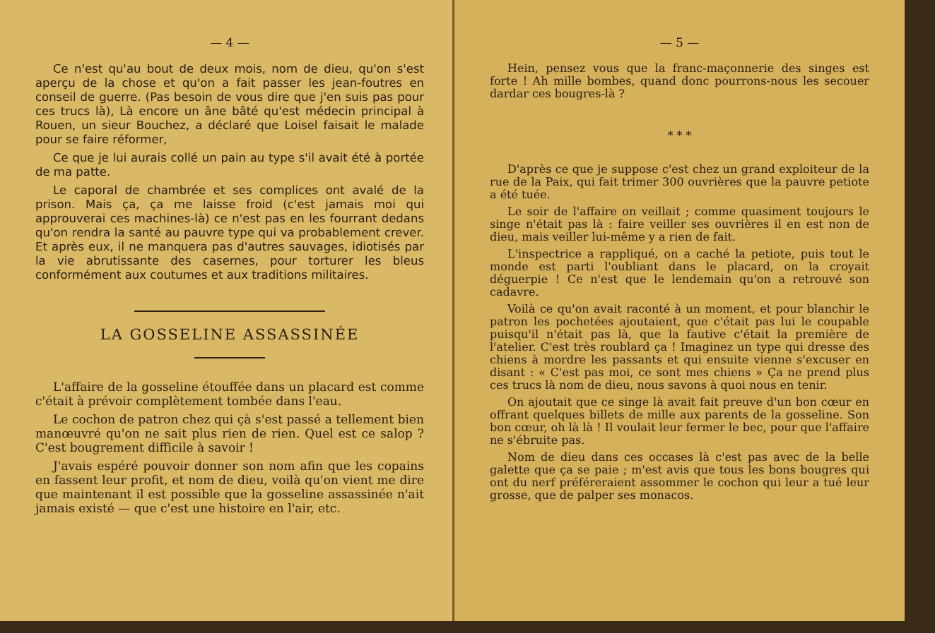— 4 —
Ce n'est qu'au bout de deux mois, nom de dieu, qu'on s'est aperçu de la chose et qu'on a fait passer les jean-foutres en conseil de guerre. (Pas besoin de vous dire que j'en suis pas pour ces trucs là), Là encore un âne bâté qu'est médecin principal à Rouen, un sieur Bouchez, a déclaré que Loisel faisait le malade pour se faire réformer,
Ce que je lui aurais collé un pain au type s'il avait été à portée de ma patte.
Le caporal de chambrée et ses complices ont avalé de la prison. Mais ça, ça me laisse froid (c'est jamais moi qui approuverai ces machines-là) ce n'est pas en les fourrant dedans qu'on rendra la santé au pauvre type qui va probablement crever. Et après eux, il ne manquera pas d'autres sauvages, idiotisés par la vie abrutissante des casernes, pour torturer les bleus conformément aux coutumes et aux traditions militaires.
LA GOSSELINE ASSASSINÉE
L'affaire de la gosseline étouffée dans un placard est comme c'était à prévoir complètement tombée dans l'eau.
Le cochon de patron chez qui çà s'est passé a tellement bien manœuvré qu'on ne sait plus rien de rien. Quel est ce salop ? C'est bougrement difficile à savoir !
J'avais espéré pouvoir donner son nom afin que les copains en fassent leur profit, et nom de dieu, voilà qu'on vient me dire que maintenant il est possible que la gosseline assassinée n'ait jamais existé — que c'est une histoire en l'air, etc.
— 5 —
Hein, pensez vous que la franc-maçonnerie des singes est forte ! Ah mille bombes, quand donc pourrons-nous les secouer dardar ces bougres-là ?
* * *
D'après ce que je suppose c'est chez un grand exploiteur de la rue de la Paix, qui fait trimer 300 ouvrières que la pauvre petiote a été tuée.
Le soir de l'affaire on veillait ; comme quasiment toujours le singe n'était pas là : faire veiller ses ouvrières il en est non de dieu, mais veiller lui-même y a rien de fait.
L'inspectrice a rappliqué, on a caché la petiote, puis tout le monde est parti l'oubliant dans le placard, on la croyait déguerpie ! Ce n'est que le lendemain qu'on a retrouvé son cadavre.
Voilà ce qu'on avait raconté à un moment, et pour blanchir le patron les pochetées ajoutaient, que c'était pas lui le coupable puisqu'il n'était pas là, que la fautive c'était la première de l'atelier. C'est très roublard ça ! Imaginez un type qui dresse des chiens à mordre les passants et qui ensuite vienne s'excuser en disant : « C'est pas moi, ce sont mes chiens » Ça ne prend plus ces trucs là nom de dieu, nous savons à quoi nous en tenir.
On ajoutait que ce singe là avait fait preuve d'un bon cœur en offrant quelques billets de mille aux parents de la gosseline. Son bon cœur, oh là là ! Il voulait leur fermer le bec, pour que l'affaire ne s'ébruite pas.
Nom de dieu dans ces occases là c'est pas avec de la belle galette que ça se paie ; m'est avis que tous les bons bougres qui ont du nerf préféreraient assommer le cochon qui leur a tué leur grosse, que de palper ses monacos.